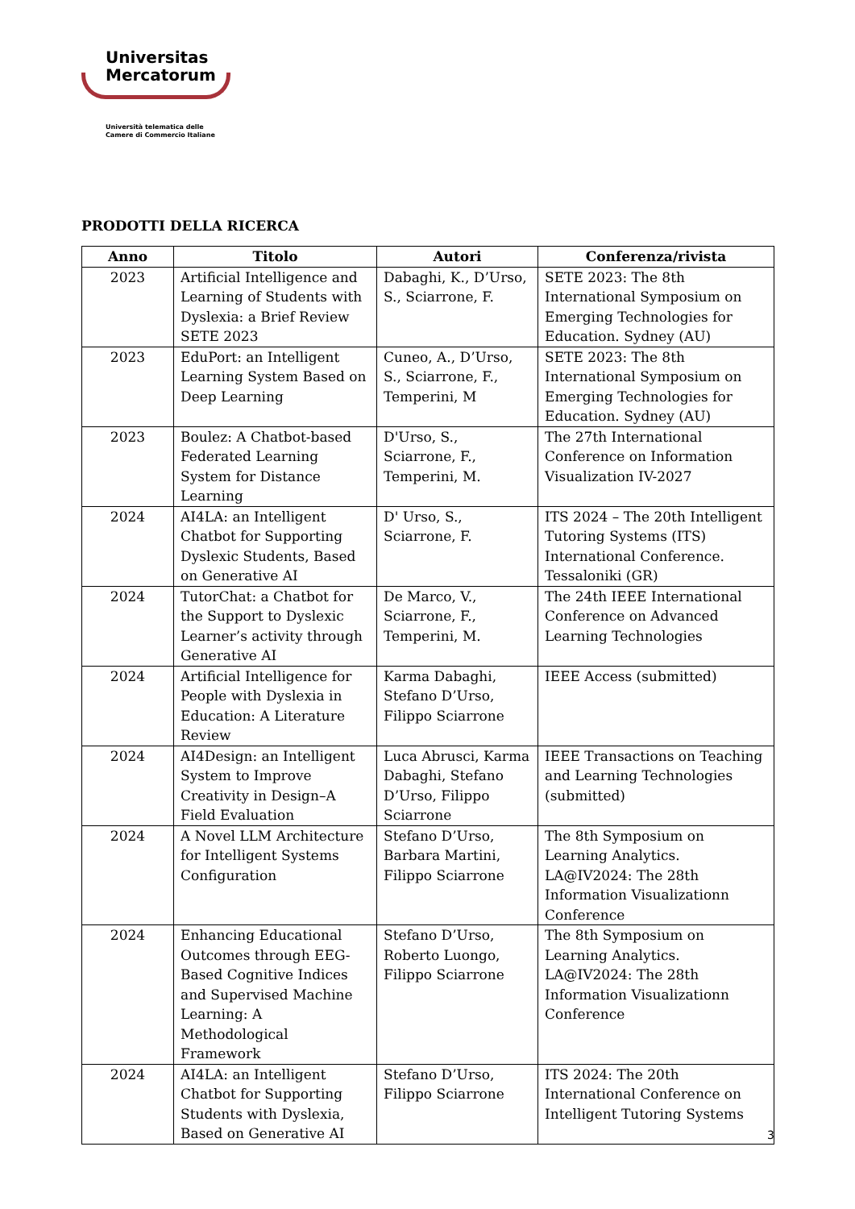Universitas
Mercatorum
Università telematica delle
Camere di Commercio Italiane
PRODOTTI DELLA RICERCA
| Anno | Titolo | Autori | Conferenza/rivista |
| --- | --- | --- | --- |
| 2023 | Artificial Intelligence and Learning of Students with Dyslexia: a Brief Review SETE 2023 | Dabaghi, K., D’Urso, S., Sciarrone, F. | SETE 2023: The 8th International Symposium on Emerging Technologies for Education. Sydney (AU) |
| 2023 | EduPort: an Intelligent Learning System Based on Deep Learning | Cuneo, A., D’Urso, S., Sciarrone, F., Temperini, M | SETE 2023: The 8th International Symposium on Emerging Technologies for Education. Sydney (AU) |
| 2023 | Boulez: A Chatbot-based Federated Learning System for Distance Learning | D'Urso, S., Sciarrone, F., Temperini, M. | The 27th International Conference on Information Visualization IV-2027 |
| 2024 | AI4LA: an Intelligent Chatbot for Supporting Dyslexic Students, Based on Generative AI | D' Urso, S., Sciarrone, F. | ITS 2024 – The 20th Intelligent Tutoring Systems (ITS) International Conference. Tessaloniki (GR) |
| 2024 | TutorChat: a Chatbot for the Support to Dyslexic Learner’s activity through Generative AI | De Marco, V., Sciarrone, F., Temperini, M. | The 24th IEEE International Conference on Advanced Learning Technologies |
| 2024 | Artificial Intelligence for People with Dyslexia in Education: A Literature Review | Karma Dabaghi, Stefano D’Urso, Filippo Sciarrone | IEEE Access (submitted) |
| 2024 | AI4Design: an Intelligent System to Improve Creativity in Design–A Field Evaluation | Luca Abrusci, Karma Dabaghi, Stefano D’Urso, Filippo Sciarrone | IEEE Transactions on Teaching and Learning Technologies (submitted) |
| 2024 | A Novel LLM Architecture for Intelligent Systems Configuration | Stefano D’Urso, Barbara Martini, Filippo Sciarrone | The 8th Symposium on Learning Analytics. LA@IV2024: The 28th Information Visualizationn Conference |
| 2024 | Enhancing Educational Outcomes through EEG-Based Cognitive Indices and Supervised Machine Learning: A Methodological Framework | Stefano D’Urso, Roberto Luongo, Filippo Sciarrone | The 8th Symposium on Learning Analytics. LA@IV2024: The 28th Information Visualizationn Conference |
| 2024 | AI4LA: an Intelligent Chatbot for Supporting Students with Dyslexia, Based on Generative AI | Stefano D’Urso, Filippo Sciarrone | ITS 2024: The 20th International Conference on Intelligent Tutoring Systems |
3